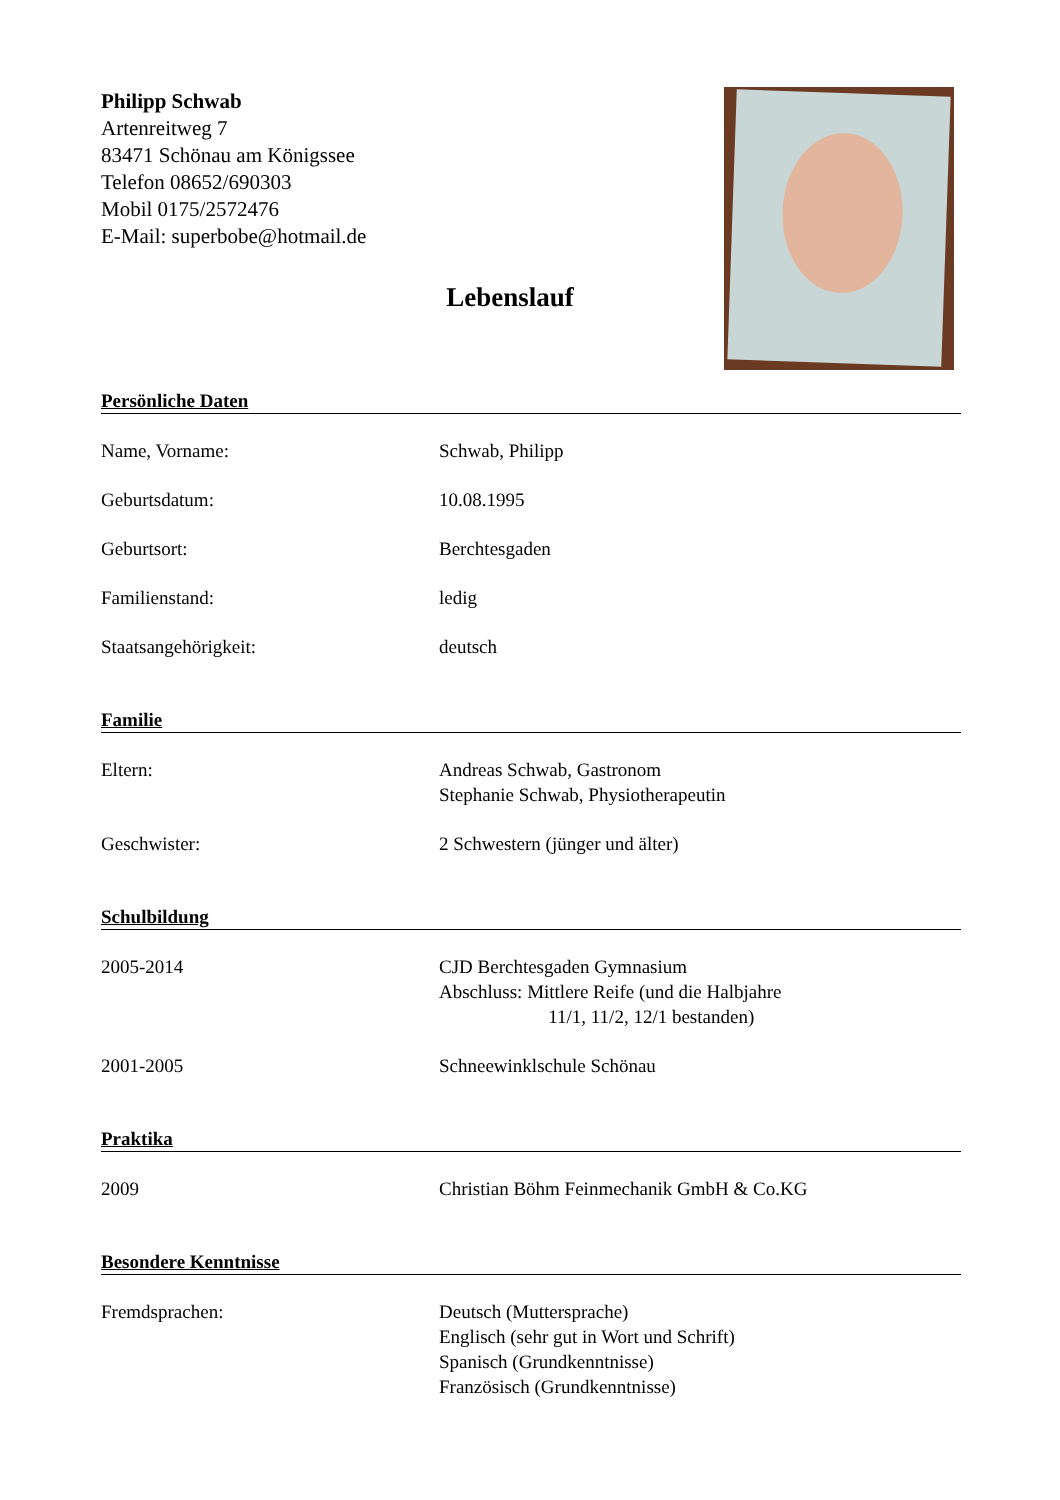Philipp Schwab
Artenreitweg 7
83471 Schönau am Königssee
Telefon 08652/690303
Mobil 0175/2572476
E-Mail: superbobe@hotmail.de
Lebenslauf
Persönliche Daten
Name, Vorname: Schwab, Philipp
Geburtsdatum: 10.08.1995
Geburtsort: Berchtesgaden
Familienstand: ledig
Staatsangehörigkeit: deutsch
Familie
Eltern: Andreas Schwab, Gastronom
Stephanie Schwab, Physiotherapeutin
Geschwister: 2 Schwestern (jünger und älter)
Schulbildung
2005-2014 CJD Berchtesgaden Gymnasium
Abschluss: Mittlere Reife (und die Halbjahre
11/1, 11/2, 12/1 bestanden)
2001-2005 Schneewinklschule Schönau
Praktika
2009 Christian Böhm Feinmechanik GmbH & Co.KG
Besondere Kenntnisse
Fremdsprachen: Deutsch (Muttersprache)
Englisch (sehr gut in Wort und Schrift)
Spanisch (Grundkenntnisse)
Französisch (Grundkenntnisse)